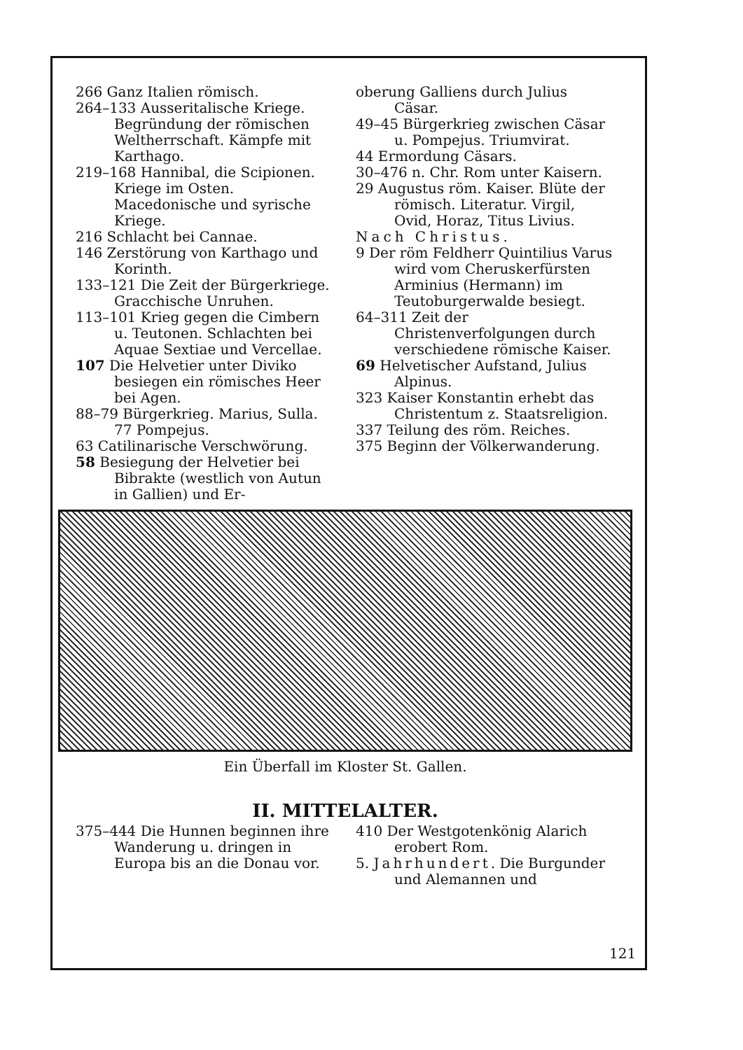266 Ganz Italien römisch.
264–133 Ausseritalische Kriege. Begründung der römischen Weltherrschaft. Kämpfe mit Karthago.
219–168 Hannibal, die Scipionen. Kriege im Osten. Macedonische und syrische Kriege.
216 Schlacht bei Cannae.
146 Zerstörung von Karthago und Korinth.
133–121 Die Zeit der Bürgerkriege. Gracchische Unruhen.
113–101 Krieg gegen die Cimbern u. Teutonen. Schlachten bei Aquae Sextiae und Vercellae.
107 Die Helvetier unter Diviko besiegen ein römisches Heer bei Agen.
88–79 Bürgerkrieg. Marius, Sulla. 77 Pompejus.
63 Catilinarische Verschwörung.
58 Besiegung der Helvetier bei Bibrakte (westlich von Autun in Gallien) und Er-
oberung Galliens durch Julius Cäsar.
49–45 Bürgerkrieg zwischen Cäsar u. Pompejus. Triumvirat.
44 Ermordung Cäsars.
30–476 n. Chr. Rom unter Kaisern.
29 Augustus röm. Kaiser. Blüte der römisch. Literatur. Virgil, Ovid, Horaz, Titus Livius.
Nach Christus.
9 Der röm Feldherr Quintilius Varus wird vom Cheruskerfürsten Arminius (Hermann) im Teutoburgerwalde besiegt.
64–311 Zeit der Christenverfolgungen durch verschiedene römische Kaiser.
69 Helvetischer Aufstand, Julius Alpinus.
323 Kaiser Konstantin erhebt das Christentum z. Staatsreligion.
337 Teilung des röm. Reiches.
375 Beginn der Völkerwanderung.
Ein Überfall im Kloster St. Gallen.
II. MITTELALTER.
375–444 Die Hunnen beginnen ihre Wanderung u. dringen in Europa bis an die Donau vor.
410 Der Westgotenkönig Alarich erobert Rom.
5. Jahrhundert. Die Burgunder und Alemannen und
121